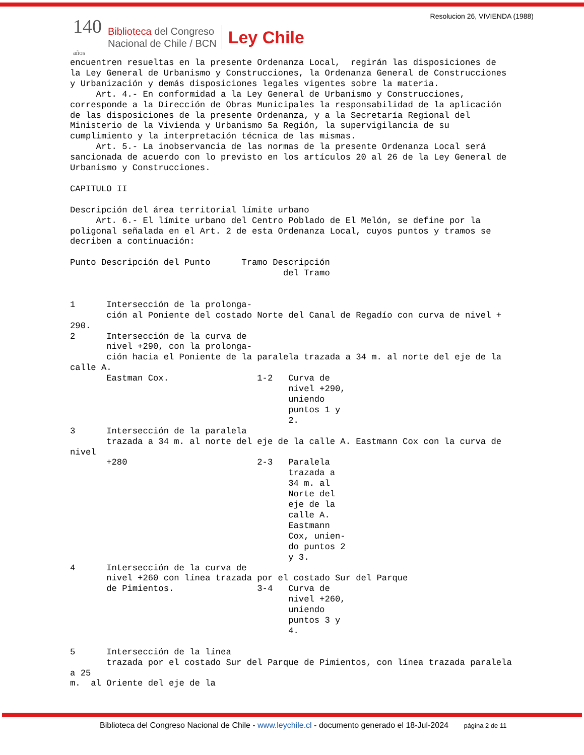Resolucion 26, VIVIENDA (1988)
140
años
Biblioteca del Congreso
Nacional de Chile / BCN
Ley Chile
encuentren resueltas en la presente Ordenanza Local,  regirán las disposiciones de
la Ley General de Urbanismo y Construcciones, la Ordenanza General de Construcciones
y Urbanización y demás disposiciones legales vigentes sobre la materia.
     Art. 4.- En conformidad a la Ley General de Urbanismo y Construcciones,
corresponde a la Dirección de Obras Municipales la responsabilidad de la aplicación
de las disposiciones de la presente Ordenanza, y a la Secretaría Regional del
Ministerio de la Vivienda y Urbanismo 5a Región, la supervigilancia de su
cumplimiento y la interpretación técnica de las mismas.
     Art. 5.- La inobservancia de las normas de la presente Ordenanza Local será
sancionada de acuerdo con lo previsto en los artículos 20 al 26 de la Ley General de
Urbanismo y Construcciones.

CAPITULO II

Descripción del área territorial límite urbano
     Art. 6.- El límite urbano del Centro Poblado de El Melón, se define por la
poligonal señalada en el Art. 2 de esta Ordenanza Local, cuyos puntos y tramos se
decriben a continuación:

Punto Descripción del Punto      Tramo Descripción
                                         del Tramo


1      Intersección de la prolonga-
       ción al Poniente del costado Norte del Canal de Regadío con curva de nivel +
290.
2      Intersección de la curva de
       nivel +290, con la prolonga-
       ción hacia el Poniente de la paralela trazada a 34 m. al norte del eje de la
calle A.
       Eastman Cox.                 1-2   Curva de
                                          nivel +290,
                                          uniendo
                                          puntos 1 y
                                          2.
3      Intersección de la paralela
       trazada a 34 m. al norte del eje de la calle A. Eastmann Cox con la curva de
nivel
       +280                         2-3   Paralela
                                          trazada a
                                          34 m. al
                                          Norte del
                                          eje de la
                                          calle A.
                                          Eastmann
                                          Cox, unien-
                                          do puntos 2
                                          y 3.
4      Intersección de la curva de
       nivel +260 con línea trazada por el costado Sur del Parque
       de Pimientos.                3-4   Curva de
                                          nivel +260,
                                          uniendo
                                          puntos 3 y
                                          4.

5      Intersección de la línea
       trazada por el costado Sur del Parque de Pimientos, con línea trazada paralela
a 25
m.  al Oriente del eje de la
Biblioteca del Congreso Nacional de Chile - www.leychile.cl - documento generado el 18-Jul-2024 página 2 de 11